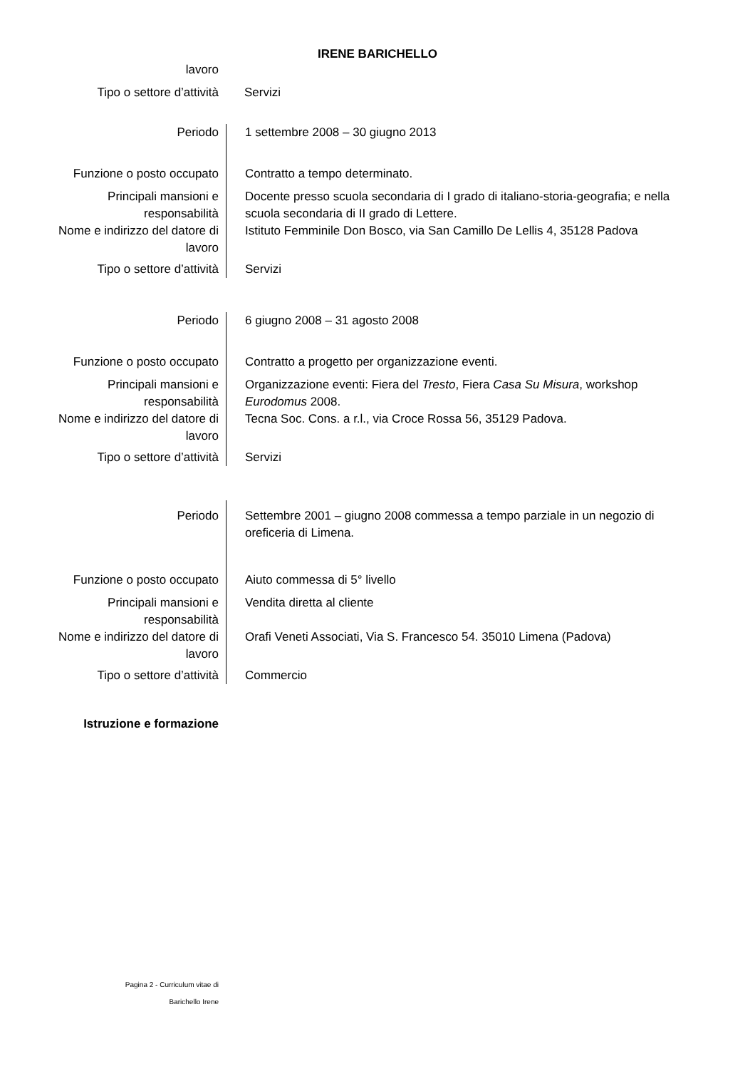IRENE BARICHELLO
| lavoro | | |
| Tipo o settore d’attività | | Servizi |
| Periodo | | 1 settembre 2008 – 30 giugno 2013 |
| Funzione o posto occupato | | Contratto a tempo determinato. |
| Principali mansioni e responsabilità | | Docente presso scuola secondaria di I grado di italiano-storia-geografia; e nella scuola secondaria di II grado di Lettere. |
| Nome e indirizzo del datore di lavoro | | Istituto Femminile Don Bosco, via San Camillo De Lellis 4, 35128 Padova |
| Tipo o settore d’attività | | Servizi |
| Periodo | | 6 giugno 2008 – 31 agosto 2008 |
| Funzione o posto occupato | | Contratto a progetto per organizzazione eventi. |
| Principali mansioni e responsabilità | | Organizzazione eventi: Fiera del Tresto , Fiera Casa Su Misura , workshop Eurodomus 2008. |
| Nome e indirizzo del datore di lavoro | | Tecna Soc. Cons. a r.l., via Croce Rossa 56, 35129 Padova. |
| Tipo o settore d’attività | | Servizi |
| Periodo | | Settembre 2001 – giugno 2008 commessa a tempo parziale in un negozio di oreficeria di Limena. |
| Funzione o posto occupato | | Aiuto commessa di 5° livello |
| Principali mansioni e responsabilità | | Vendita diretta al cliente |
| Nome e indirizzo del datore di lavoro | | Orafi Veneti Associati, Via S. Francesco 54. 35010 Limena (Padova) |
| Tipo o settore d’attività | | Commercio |
Istruzione e formazione
Pagina 2 - Curriculum vitae di
Barichello Irene